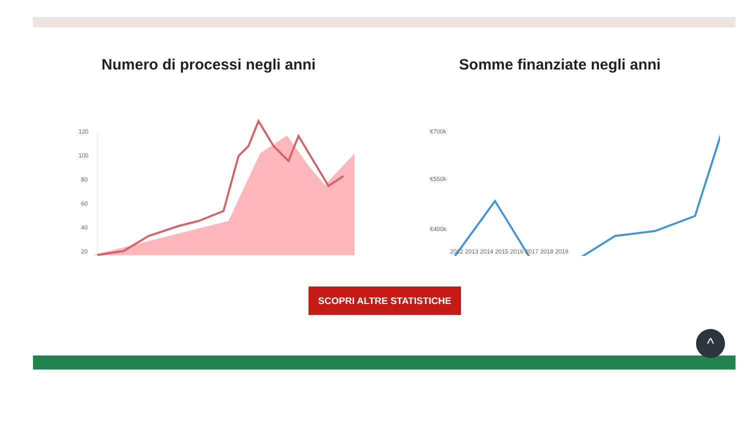Numero di processi negli anni
120
100
80
60
40
20
Somme finanziate negli anni
€700k
€550k
€400k
2012 2013 2014 2015 2016 2017 2018 2019
SCOPRI ALTRE STATISTICHE
^